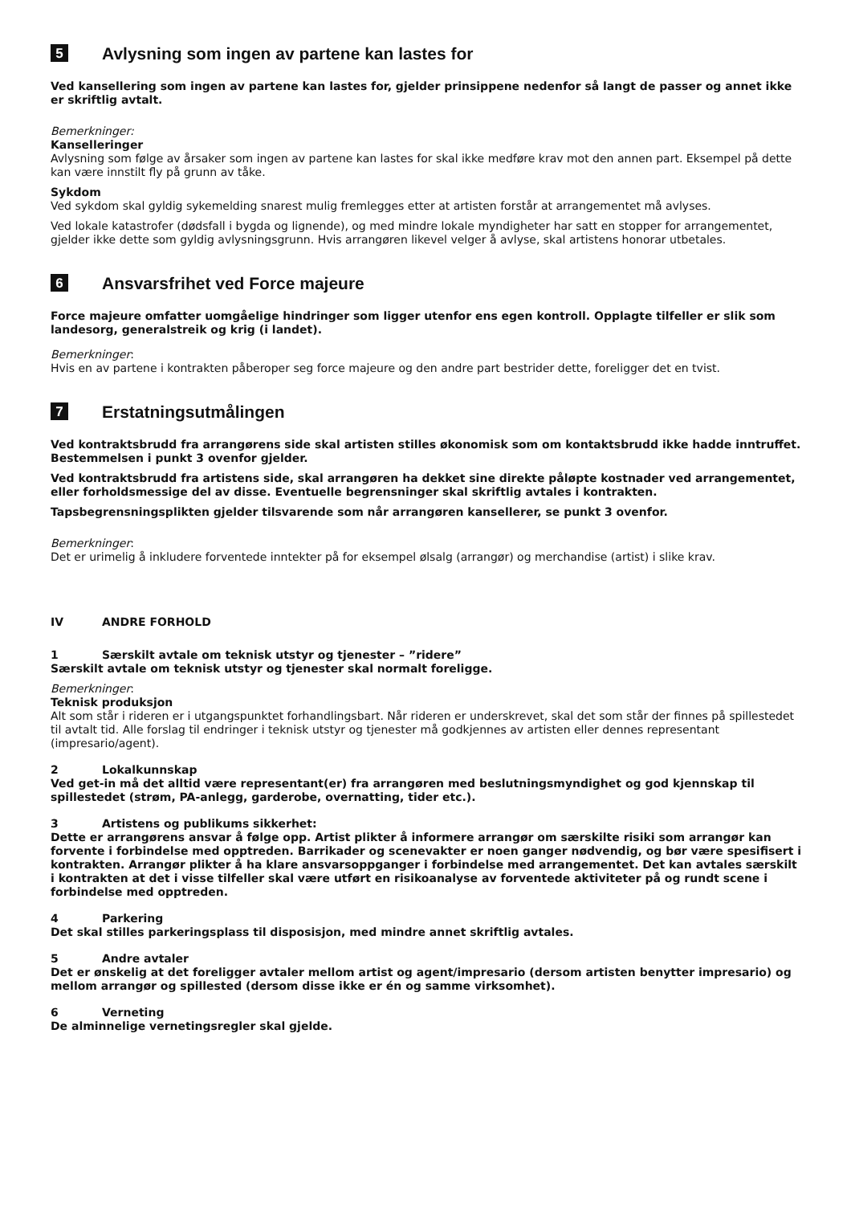5 Avlysning som ingen av partene kan lastes for
Ved kansellering som ingen av partene kan lastes for, gjelder prinsippene nedenfor så langt de passer og annet ikke er skriftlig avtalt.
Bemerkninger:
Kanselleringer
Avlysning som følge av årsaker som ingen av partene kan lastes for skal ikke medføre krav mot den annen part. Eksempel på dette kan være innstilt fly på grunn av tåke.
Sykdom
Ved sykdom skal gyldig sykemelding snarest mulig fremlegges etter at artisten forstår at arrangementet må avlyses.
Ved lokale katastrofer (dødsfall i bygda og lignende), og med mindre lokale myndigheter har satt en stopper for arrangementet, gjelder ikke dette som gyldig avlysningsgrunn. Hvis arrangøren likevel velger å avlyse, skal artistens honorar utbetales.
6 Ansvarsfrihet ved Force majeure
Force majeure omfatter uomgåelige hindringer som ligger utenfor ens egen kontroll. Opplagte tilfeller er slik som landesorg, generalstreik og krig (i landet).
Bemerkninger:
Hvis en av partene i kontrakten påberoper seg force majeure og den andre part bestrider dette, foreligger det en tvist.
7 Erstatningsutmålingen
Ved kontraktsbrudd fra arrangørens side skal artisten stilles økonomisk som om kontaktsbrudd ikke hadde inntruffet. Bestemmelsen i punkt 3 ovenfor gjelder.
Ved kontraktsbrudd fra artistens side, skal arrangøren ha dekket sine direkte påløpte kostnader ved arrangementet, eller forholdsmessige del av disse. Eventuelle begrensninger skal skriftlig avtales i kontrakten.
Tapsbegrensningsplikten gjelder tilsvarende som når arrangøren kansellerer, se punkt 3 ovenfor.
Bemerkninger:
Det er urimelig å inkludere forventede inntekter på for eksempel ølsalg (arrangør) og merchandise (artist) i slike krav.
IV ANDRE FORHOLD
1 Særskilt avtale om teknisk utstyr og tjenester – ”ridere”
Særskilt avtale om teknisk utstyr og tjenester skal normalt foreligge.
Bemerkninger:
Teknisk produksjon
Alt som står i rideren er i utgangspunktet forhandlingsbart. Når rideren er underskrevet, skal det som står der finnes på spillestedet til avtalt tid. Alle forslag til endringer i teknisk utstyr og tjenester må godkjennes av artisten eller dennes representant (impresario/agent).
2 Lokalkunnskap
Ved get-in må det alltid være representant(er) fra arrangøren med beslutningsmyndighet og god kjennskap til spillestedet (strøm, PA-anlegg, garderobe, overnatting, tider etc.).
3 Artistens og publikums sikkerhet:
Dette er arrangørens ansvar å følge opp. Artist plikter å informere arrangør om særskilte risiki som arrangør kan forvente i forbindelse med opptreden. Barrikader og scenevakter er noen ganger nødvendig, og bør være spesifisert i kontrakten. Arrangør plikter å ha klare ansvarsoppganger i forbindelse med arrangementet. Det kan avtales særskilt i kontrakten at det i visse tilfeller skal være utført en risikoanalyse av forventede aktiviteter på og rundt scene i forbindelse med opptreden.
4 Parkering
Det skal stilles parkeringsplass til disposisjon, med mindre annet skriftlig avtales.
5 Andre avtaler
Det er ønskelig at det foreligger avtaler mellom artist og agent/impresario (dersom artisten benytter impresario) og mellom arrangør og spillested (dersom disse ikke er én og samme virksomhet).
6 Verneting
De alminnelige vernetingsregler skal gjelde.